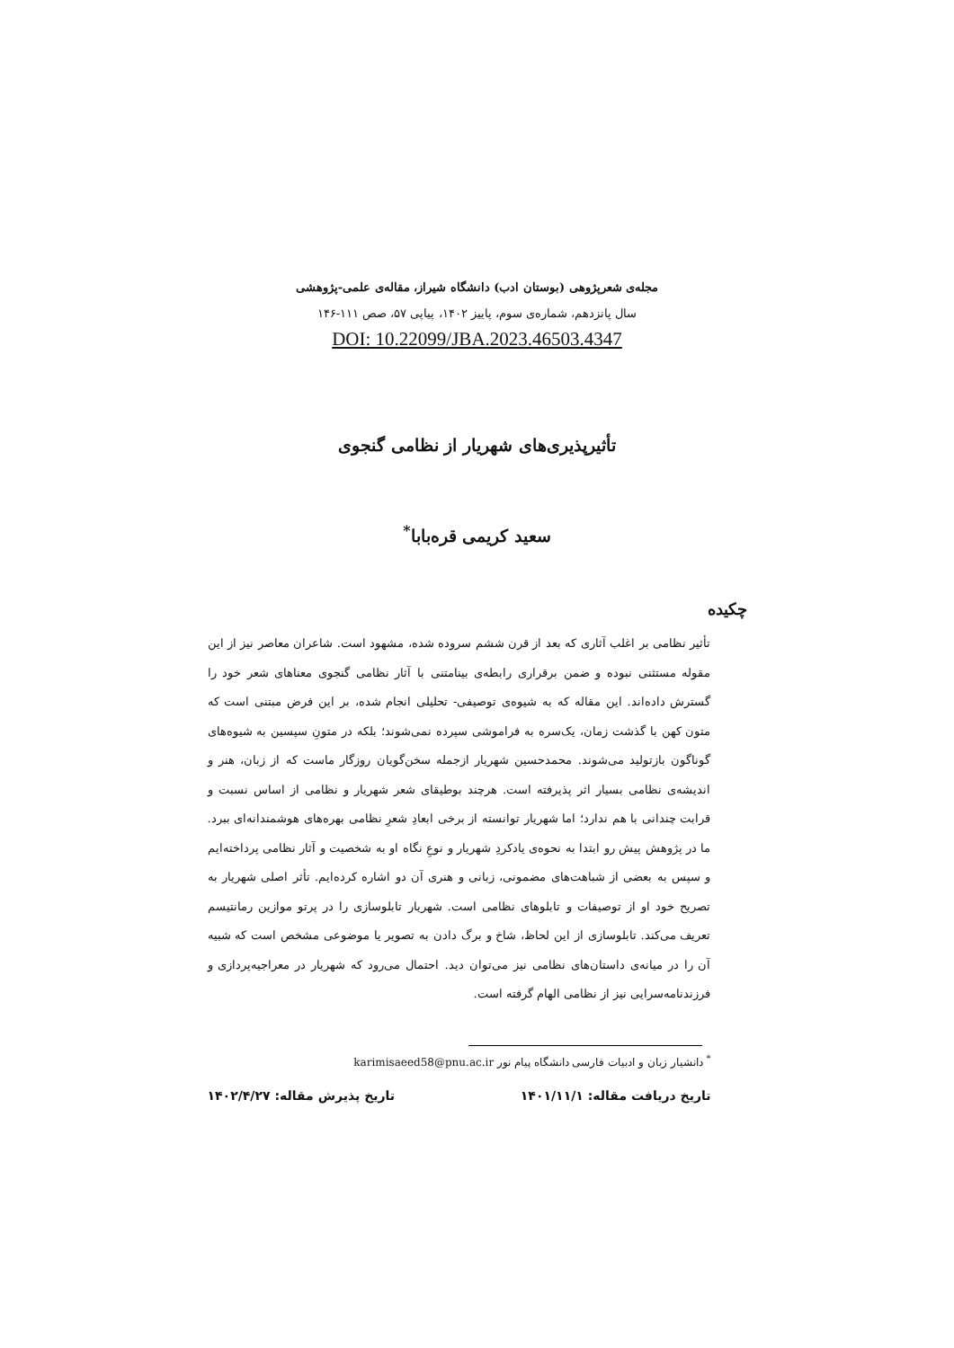مجله‌ی شعرپژوهی (بوستان ادب) دانشگاه شیراز، مقاله‌ی علمی-پژوهشی
سال پانزدهم، شماره‌ی سوم، پاییز ۱۴۰۲، پیاپی ۵۷، صص ۱۱۱-۱۴۶
DOI: 10.22099/JBA.2023.46503.4347
تأثیرپذیری‌های شهریار از نظامی گنجوی
سعید کریمی قره‌بابا<sup>*</sup>
چکیده
تأثیر نظامی بر اغلب آثاری که بعد از قرن ششم سروده شده، مشهود است. شاعران معاصر نیز از این مقوله مستثنی نبوده و ضمن برقراری رابطه‌ی بینامتنی با آثار نظامی گنجوی معناهای شعر خود را گسترش داده‌اند. این مقاله که به شیوه‌ی توصیفی- تحلیلی انجام شده، بر این فرض مبتنی است که متون کهن با گذشت زمان، یک‌سره به فراموشی سپرده نمی‌شوند؛ بلکه در متونِ سپسین به شیوه‌های گوناگون بازتولید می‌شوند. محمدحسین شهریار ازجمله سخن‌گویان روزگار ماست که از زبان، هنر و اندیشه‌ی نظامی بسیار اثر پذیرفته است. هرچند بوطیقای شعر شهریار و نظامی از اساس نسبت و قرابت چندانی با هم ندارد؛ اما شهریار توانسته از برخی ابعادِ شعرِ نظامی بهره‌های هوشمندانه‌ای ببرد. ما در پژوهش پیش رو ابتدا به نحوه‌ی یادکردِ شهریار و نوعِ نگاه او به شخصیت و آثار نظامی پرداخته‌ایم و سپس به بعضی از شباهت‌های مضمونی، زبانی و هنری آن دو اشاره کرده‌ایم. تأثر اصلی شهریار به تصریح خود او از توصیفات و تابلوهای نظامی است. شهریار تابلوسازی را در پرتو موازین رمانتیسم تعریف می‌کند. تابلوسازی از این لحاظ، شاخ و برگ دادن به تصویر یا موضوعی مشخص است که شبیه آن را در میانه‌ی داستان‌های نظامی نیز می‌توان دید. احتمال می‌رود که شهریار در معراجیه‌پردازی و فرزندنامه‌سرایی نیز از نظامی الهام گرفته است.
<sup>*</sup> دانشیار زبان و ادبیات فارسی دانشگاه پیام نور karimisaeed58@pnu.ac.ir
تاریخ دریافت مقاله: ۱۴۰۱/۱۱/۱ تاریخ پذیرش مقاله: ۱۴۰۲/۴/۲۷